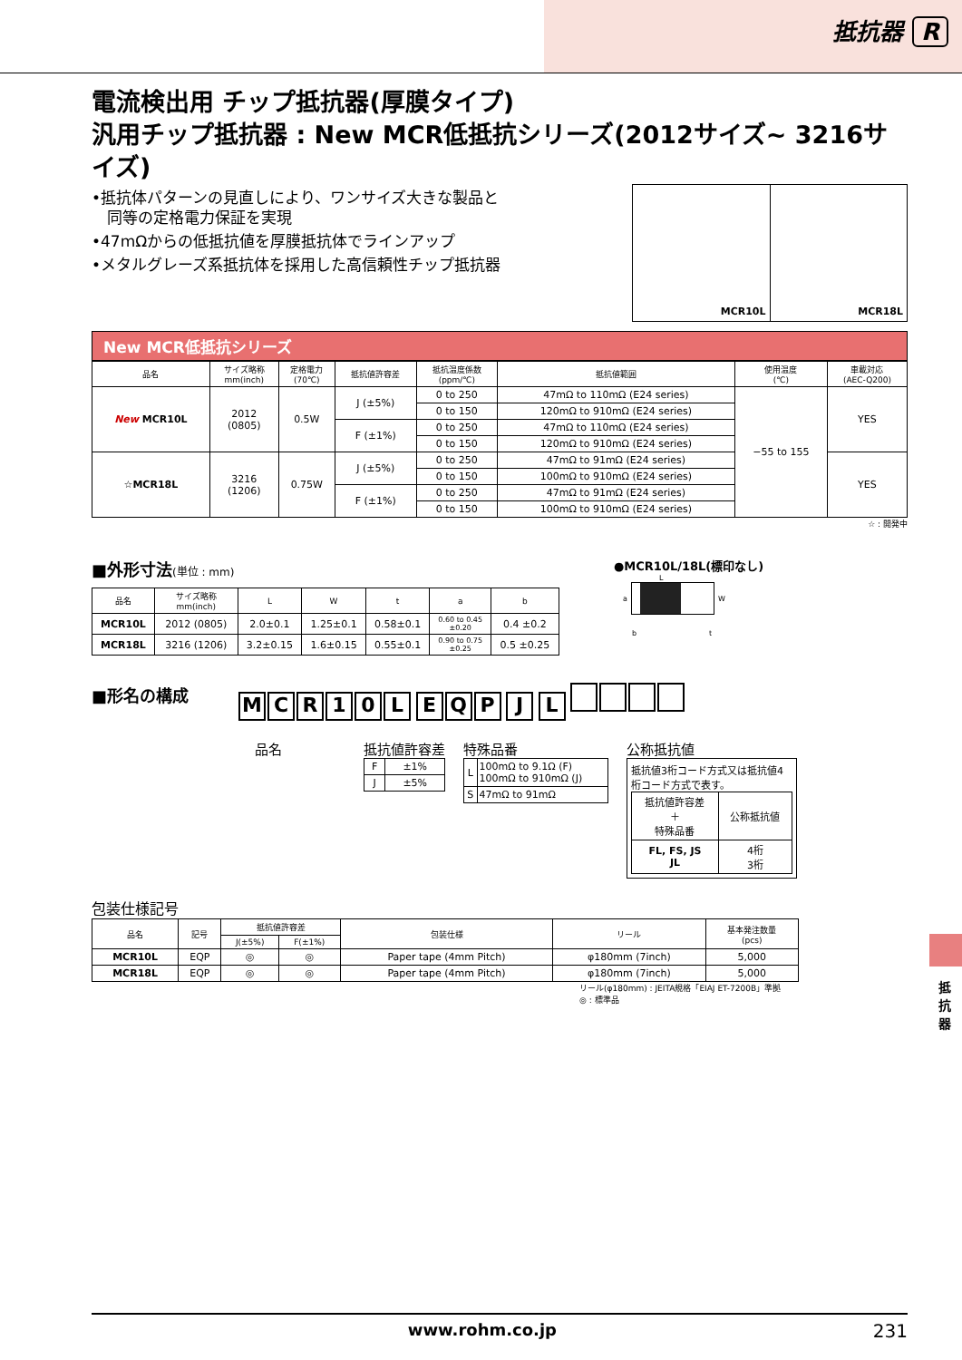抵抗器 R
電流検出用 チップ抵抗器(厚膜タイプ)
汎用チップ抵抗器 : New MCR低抵抗シリーズ(2012サイズ~ 3216サイズ)
•抵抗体パターンの見直しにより、ワンサイズ大きな製品と
　同等の定格電力保証を実現
•47mΩからの低抵抗値を厚膜抵抗体でラインアップ
•メタルグレーズ系抵抗体を採用した高信頼性チップ抵抗器
MCR10L MCR18L
New MCR低抵抗シリーズ
| 品名 | サイズ略称 mm(inch) | 定格電力 (70℃) | 抵抗値許容差 | 抵抗温度係数 (ppm/℃) | 抵抗値範囲 | 使用温度 (℃) | 車載対応 (AEC-Q200) |
| --- | --- | --- | --- | --- | --- | --- | --- |
| New MCR10L | 2012 (0805) | 0.5W | J (±5%) | 0 to 250 | 47mΩ to 110mΩ (E24 series) | −55 to 155 | YES |
| | | | | 0 to 150 | 120mΩ to 910mΩ (E24 series) | | |
| | | | F (±1%) | 0 to 250 | 47mΩ to 110mΩ (E24 series) | | |
| | | | | 0 to 150 | 120mΩ to 910mΩ (E24 series) | | |
| ☆MCR18L | 3216 (1206) | 0.75W | J (±5%) | 0 to 250 | 47mΩ to 91mΩ (E24 series) | | YES |
| | | | | 0 to 150 | 100mΩ to 910mΩ (E24 series) | | |
| | | | F (±1%) | 0 to 250 | 47mΩ to 91mΩ (E24 series) | | |
| | | | | 0 to 150 | 100mΩ to 910mΩ (E24 series) | | |
☆ : 開発中
■外形寸法(単位 : mm)
| 品名 | サイズ略称 mm(inch) | L | W | t | a | b |
| --- | --- | --- | --- | --- | --- | --- |
| MCR10L | 2012 (0805) | 2.0±0.1 | 1.25±0.1 | 0.58±0.1 | 0.60 to 0.45 ±0.20 | 0.4 ±0.2 |
| MCR18L | 3216 (1206) | 3.2±0.15 | 1.6±0.15 | 0.55±0.1 | 0.90 to 0.75 ±0.25 | 0.5 ±0.25 |
●MCR10L/18L(標印なし)
L
a W
b　　　　　　　　　　t
■形名の構成
MCR 10 L EQP J L
品名 抵抗値許容差
| F | ±1% |
| J | ±5% |
特殊品番
| L | 100mΩ to 9.1Ω (F) 100mΩ to 910mΩ (J) |
| S | 47mΩ to 91mΩ |
公称抵抗値
抵抗値3桁コード方式又は抵抗値4桁コード方式で表す。
| 抵抗値許容差 ＋ 特殊品番 | 公称抵抗値 |
| FL, FS, JS JL | 4桁 3桁 |
包装仕様記号
| 品名 | 記号 | 抵抗値許容差 | | 包装仕様 | リール | 基本発注数量 (pcs) |
| --- | --- | --- | --- | --- | --- | --- |
| | | J(±5%) | F(±1%) | | | |
| MCR10L | EQP | ◎ | ◎ | Paper tape (4mm Pitch) | φ180mm (7inch) | 5,000 |
| MCR18L | EQP | ◎ | ◎ | Paper tape (4mm Pitch) | φ180mm (7inch) | 5,000 |
リール(φ180mm) : JEITA規格「EIAJ ET-7200B」準拠
◎ : 標準品
抵抗器
www.rohm.co.jp 231